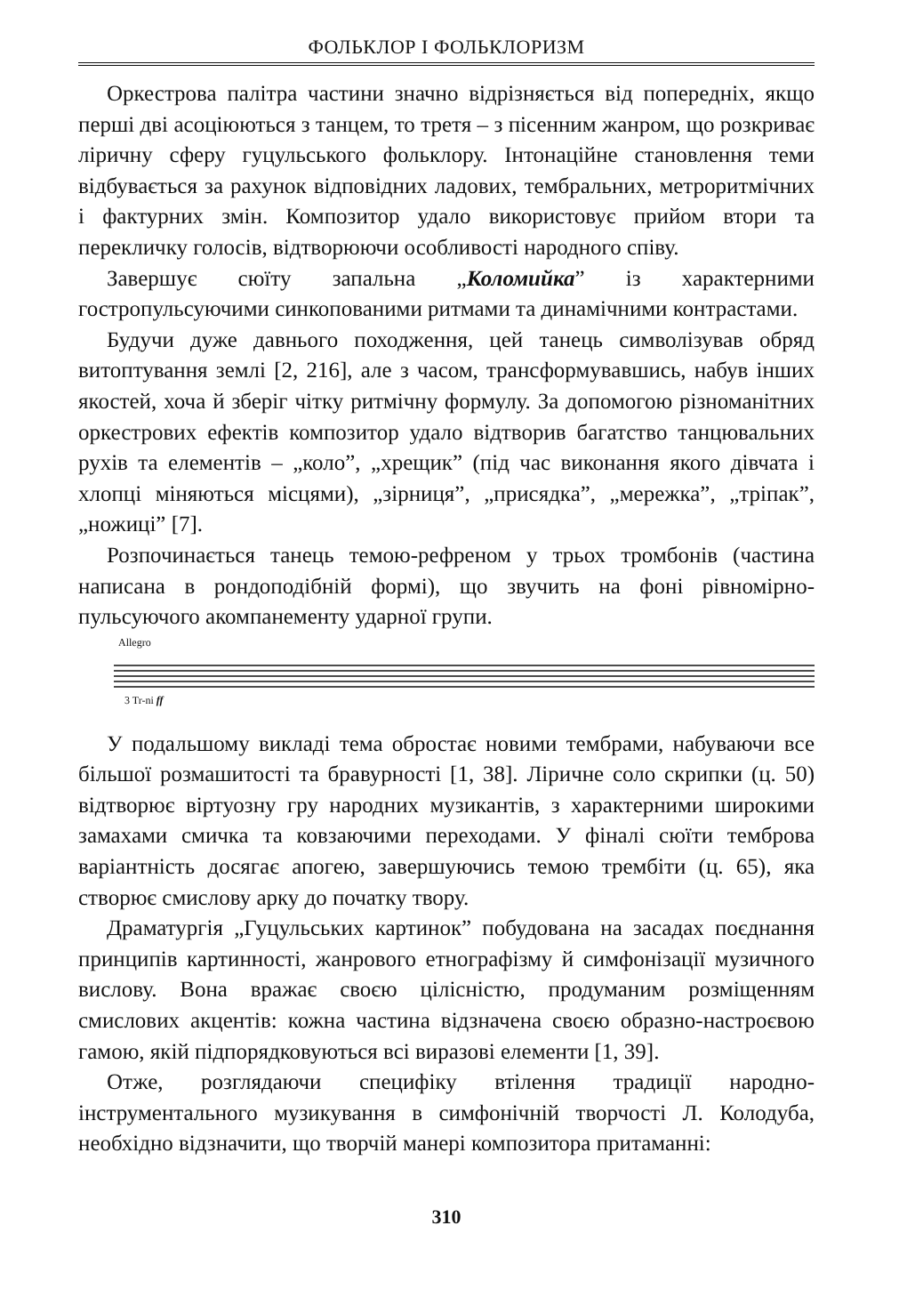ФОЛЬКЛОР І ФОЛЬКЛОРИЗМ
Оркестрова палітра частини значно відрізняється від попередніх, якщо перші дві асоціюються з танцем, то третя – з пісенним жанром, що розкриває ліричну сферу гуцульського фольклору. Інтонаційне становлення теми відбувається за рахунок відповідних ладових, тембральних, метроритмічних і фактурних змін. Композитор удало використовує прийом втори та перекличку голосів, відтворюючи особливості народного співу.
Завершує сюїту запальна „Коломийка” із характерними гостропульсуючими синкопованими ритмами та динамічними контрастами.
Будучи дуже давнього походження, цей танець символізував обряд витоптування землі [2, 216], але з часом, трансформувавшись, набув інших якостей, хоча й зберіг чітку ритмічну формулу. За допомогою різноманітних оркестрових ефектів композитор удало відтворив багатство танцювальних рухів та елементів – „коло”, „хрещик” (під час виконання якого дівчата і хлопці міняються місцями), „зірниця”, „присядка”, „мережка”, „тріпак”, „ножиці” [7].
Розпочинається танець темою-рефреном у трьох тромбонів (частина написана в рондоподібній формі), що звучить на фоні рівномірно-пульсуючого акомпанементу ударної групи.
Allegro
3 Tr-ni ff
У подальшому викладі тема обростає новими тембрами, набуваючи все більшої розмашитості та бравурності [1, 38]. Ліричне соло скрипки (ц. 50) відтворює віртуозну гру народних музикантів, з характерними широкими замахами смичка та ковзаючими переходами. У фіналі сюїти темброва варіантність досягає апогею, завершуючись темою трембіти (ц. 65), яка створює смислову арку до початку твору.
Драматургія „Гуцульських картинок” побудована на засадах поєднання принципів картинності, жанрового етнографізму й симфонізації музичного вислову. Вона вражає своєю цілісністю, продуманим розміщенням смислових акцентів: кожна частина відзначена своєю образно-настроєвою гамою, якій підпорядковуються всі виразові елементи [1, 39].
Отже, розглядаючи специфіку втілення традиції народно-інструментального музикування в симфонічній творчості Л. Колодуба, необхідно відзначити, що творчій манері композитора притаманні:
310